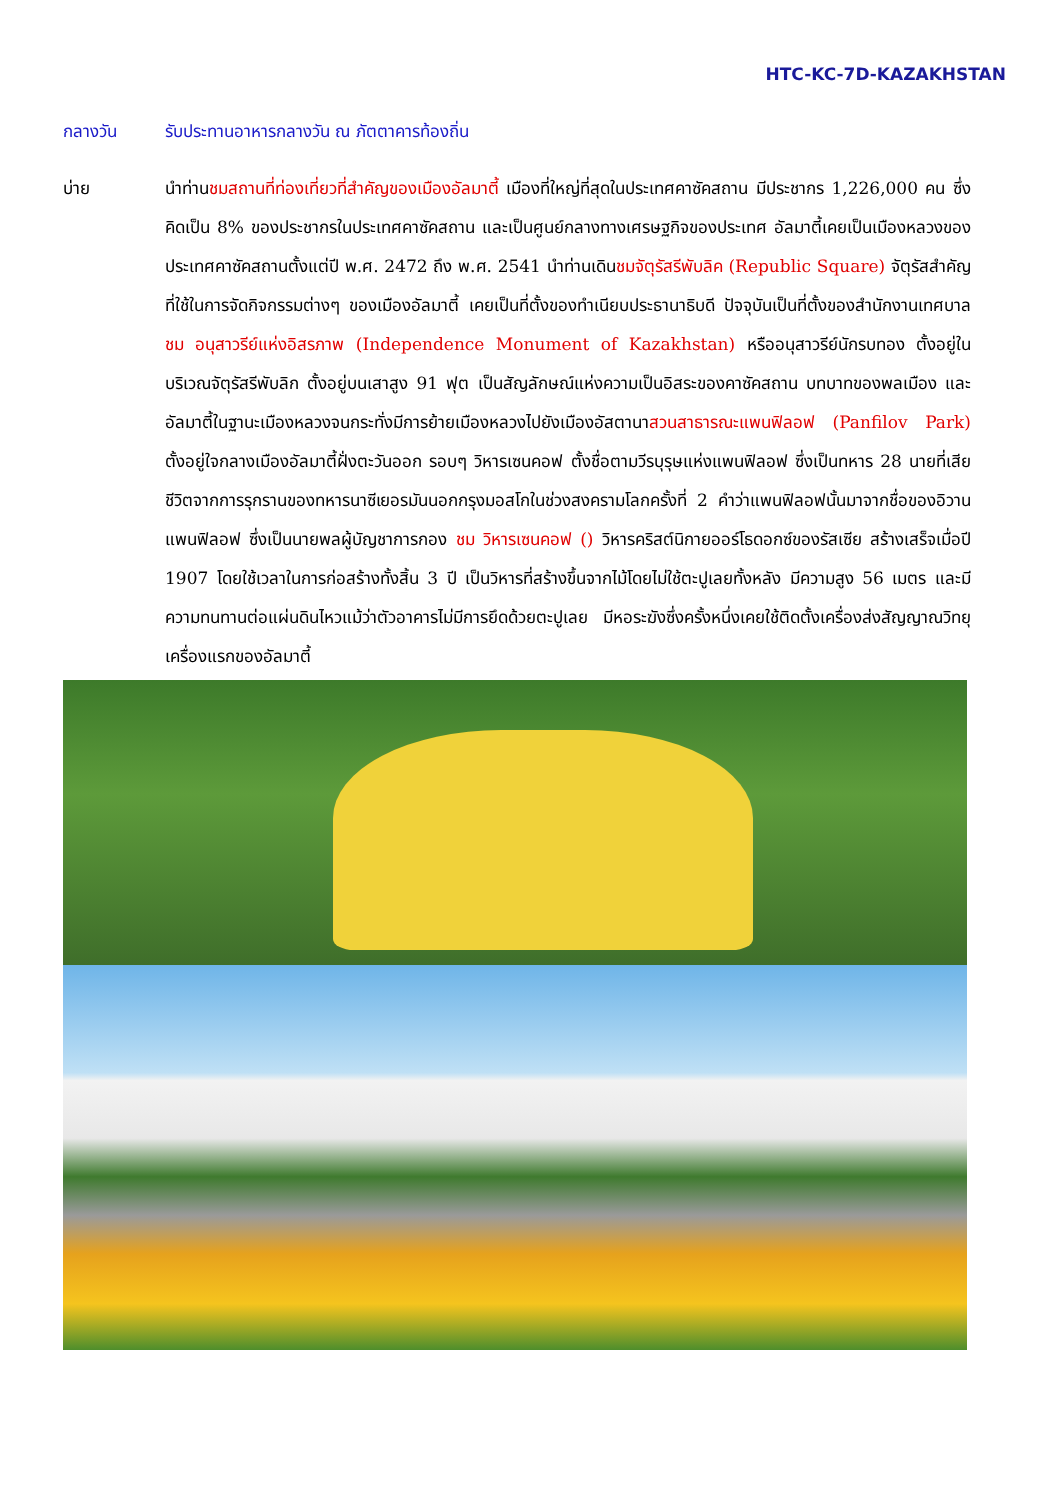HTC-KC-7D-KAZAKHSTAN
กลางวัน รับประทานอาหารกลางวัน ณ ภัตตาคารท้องถิ่น
บ่าย นำท่านชมสถานที่ท่องเที่ยวที่สำคัญของเมืองอัลมาตี้ เมืองที่ใหญ่ที่สุดในประเทศคาซัคสถาน มีประชากร 1,226,000 คน ซึ่งคิดเป็น 8% ของประชากรในประเทศคาซัคสถาน และเป็นศูนย์กลางทางเศรษฐกิจของประเทศ อัลมาตี้เคยเป็นเมืองหลวงของประเทศคาซัคสถานตั้งแต่ปี พ.ศ. 2472 ถึง พ.ศ. 2541 นำท่านเดินชมจัตุรัสรีพับลิค (Republic Square) จัตุรัสสำคัญที่ใช้ในการจัดกิจกรรมต่างๆ ของเมืองอัลมาตี้ เคยเป็นที่ตั้งของทำเนียบประธานาธิบดี ปัจจุบันเป็นที่ตั้งของสำนักงานเทศบาล ชม อนุสาวรีย์แห่งอิสรภาพ (Independence Monument of Kazakhstan) หรืออนุสาวรีย์นักรบทอง ตั้งอยู่ในบริเวณจัตุรัสรีพับลิก ตั้งอยู่บนเสาสูง 91 ฟุต เป็นสัญลักษณ์แห่งความเป็นอิสระของคาซัคสถาน บทบาทของพลเมือง และอัลมาตี้ในฐานะเมืองหลวงจนกระทั่งมีการย้ายเมืองหลวงไปยังเมืองอัสตานาสวนสาธารณะแพนฟิลอฟ (Panfilov Park) ตั้งอยู่ใจกลางเมืองอัลมาตี้ฝั่งตะวันออก รอบๆ วิหารเซนคอฟ ตั้งชื่อตามวีรบุรุษแห่งแพนฟิลอฟ ซึ่งเป็นทหาร 28 นายที่เสียชีวิตจากการรุกรานของทหารนาซีเยอรมันนอกกรุงมอสโกในช่วงสงครามโลกครั้งที่ 2 คำว่าแพนฟิลอฟนั้นมาจากชื่อของอิวาน แพนฟิลอฟ ซึ่งเป็นนายพลผู้บัญชาการกอง ชม วิหารเซนคอฟ () วิหารคริสต์นิกายออร์โธดอกซ์ของรัสเซีย สร้างเสร็จเมื่อปี 1907 โดยใช้เวลาในการก่อสร้างทั้งสิ้น 3 ปี เป็นวิหารที่สร้างขึ้นจากไม้โดยไม่ใช้ตะปูเลยทั้งหลัง มีความสูง 56 เมตร และมีความทนทานต่อแผ่นดินไหวแม้ว่าตัวอาคารไม่มีการยึดด้วยตะปูเลย มีหอระฆังซึ่งครั้งหนึ่งเคยใช้ติดตั้งเครื่องส่งสัญญาณวิทยุเครื่องแรกของอัลมาตี้